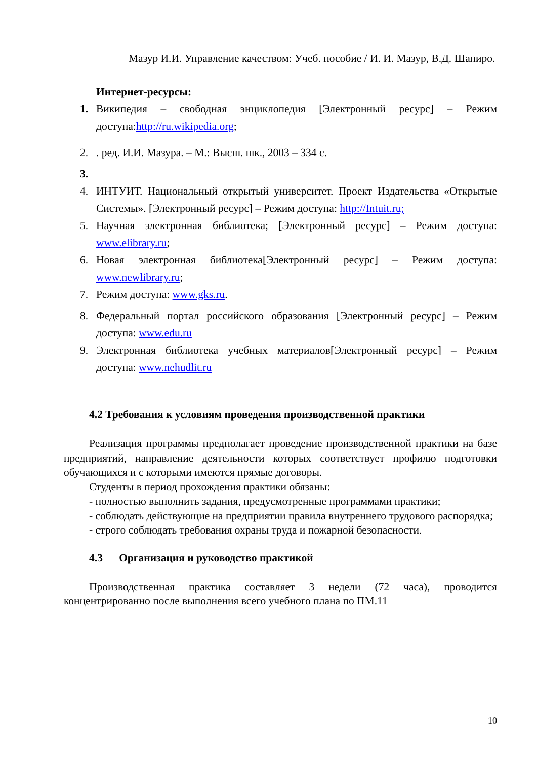Мазур И.И. Управление качеством: Учеб. пособие / И. И. Мазур, В.Д. Шапиро.
Интернет-ресурсы:
1. Википедия – свободная энциклопедия [Электронный ресурс] – Режим доступа:http://ru.wikipedia.org;
2.. ред. И.И. Мазура. – М.: Высш. шк., 2003 – 334 с.
3.
4. ИНТУИТ. Национальный открытый университет. Проект Издательства «Открытые Системы». [Электронный ресурс] – Режим доступа: http://Intuit.ru;
5. Научная электронная библиотека; [Электронный ресурс] – Режим доступа: www.elibrary.ru;
6. Новая электронная библиотека[Электронный ресурс] – Режим доступа: www.newlibrary.ru;
7. Режим доступа: www.gks.ru.
8. Федеральный портал российского образования [Электронный ресурс] – Режим доступа: www.edu.ru
9. Электронная библиотека учебных материалов[Электронный ресурс] – Режим доступа: www.nehudlit.ru
4.2 Требования к условиям проведения производственной практики
Реализация программы предполагает проведение производственной практики на базе предприятий, направление деятельности которых соответствует профилю подготовки обучающихся и с которыми имеются прямые договоры.
Студенты в период прохождения практики обязаны:
- полностью выполнить задания, предусмотренные программами практики;
- соблюдать действующие на предприятии правила внутреннего трудового распорядка;
- строго соблюдать требования охраны труда и пожарной безопасности.
4.3 Организация и руководство практикой
Производственная практика составляет 3 недели (72 часа), проводится концентрированно после выполнения всего учебного плана по ПМ.11
10